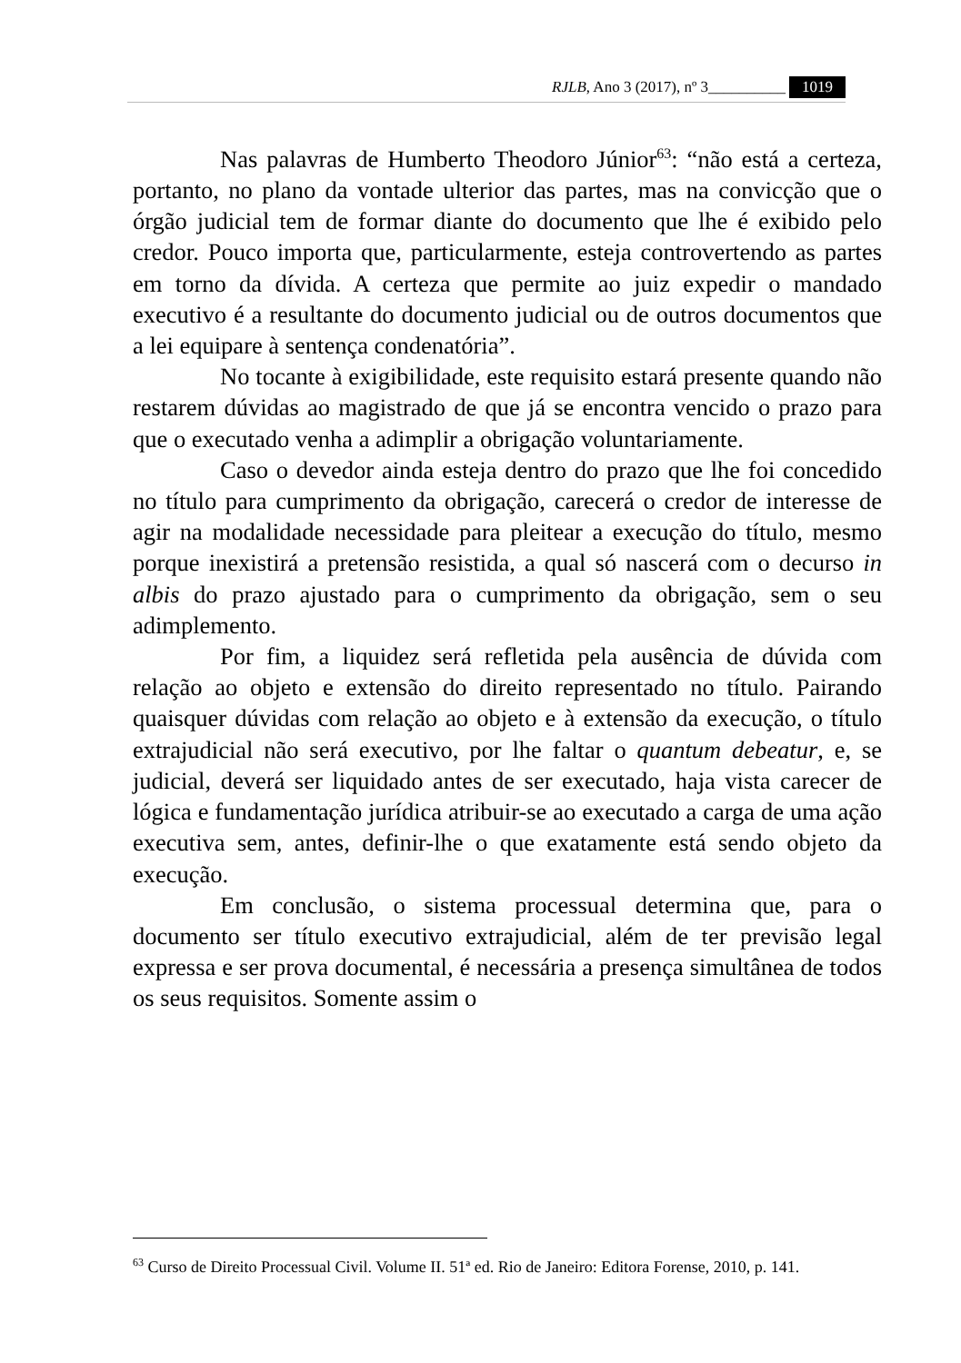RJLB, Ano 3 (2017), nº 3__________ 1019
Nas palavras de Humberto Theodoro Júnior<sup>63</sup>: “não está a certeza, portanto, no plano da vontade ulterior das partes, mas na convicção que o órgão judicial tem de formar diante do documento que lhe é exibido pelo credor. Pouco importa que, particularmente, esteja controvertendo as partes em torno da dívida. A certeza que permite ao juiz expedir o mandado executivo é a resultante do documento judicial ou de outros documentos que a lei equipare à sentença condenatória”.
No tocante à exigibilidade, este requisito estará presente quando não restarem dúvidas ao magistrado de que já se encontra vencido o prazo para que o executado venha a adimplir a obrigação voluntariamente.
Caso o devedor ainda esteja dentro do prazo que lhe foi concedido no título para cumprimento da obrigação, carecerá o credor de interesse de agir na modalidade necessidade para pleitear a execução do título, mesmo porque inexistirá a pretensão resistida, a qual só nascerá com o decurso in albis do prazo ajustado para o cumprimento da obrigação, sem o seu adimplemento.
Por fim, a liquidez será refletida pela ausência de dúvida com relação ao objeto e extensão do direito representado no título. Pairando quaisquer dúvidas com relação ao objeto e à extensão da execução, o título extrajudicial não será executivo, por lhe faltar o quantum debeatur, e, se judicial, deverá ser liquidado antes de ser executado, haja vista carecer de lógica e fundamentação jurídica atribuir-se ao executado a carga de uma ação executiva sem, antes, definir-lhe o que exatamente está sendo objeto da execução.
Em conclusão, o sistema processual determina que, para o documento ser título executivo extrajudicial, além de ter previsão legal expressa e ser prova documental, é necessária a presença simultânea de todos os seus requisitos. Somente assim o
<sup>63</sup> Curso de Direito Processual Civil. Volume II. 51ª ed. Rio de Janeiro: Editora Forense, 2010, p. 141.